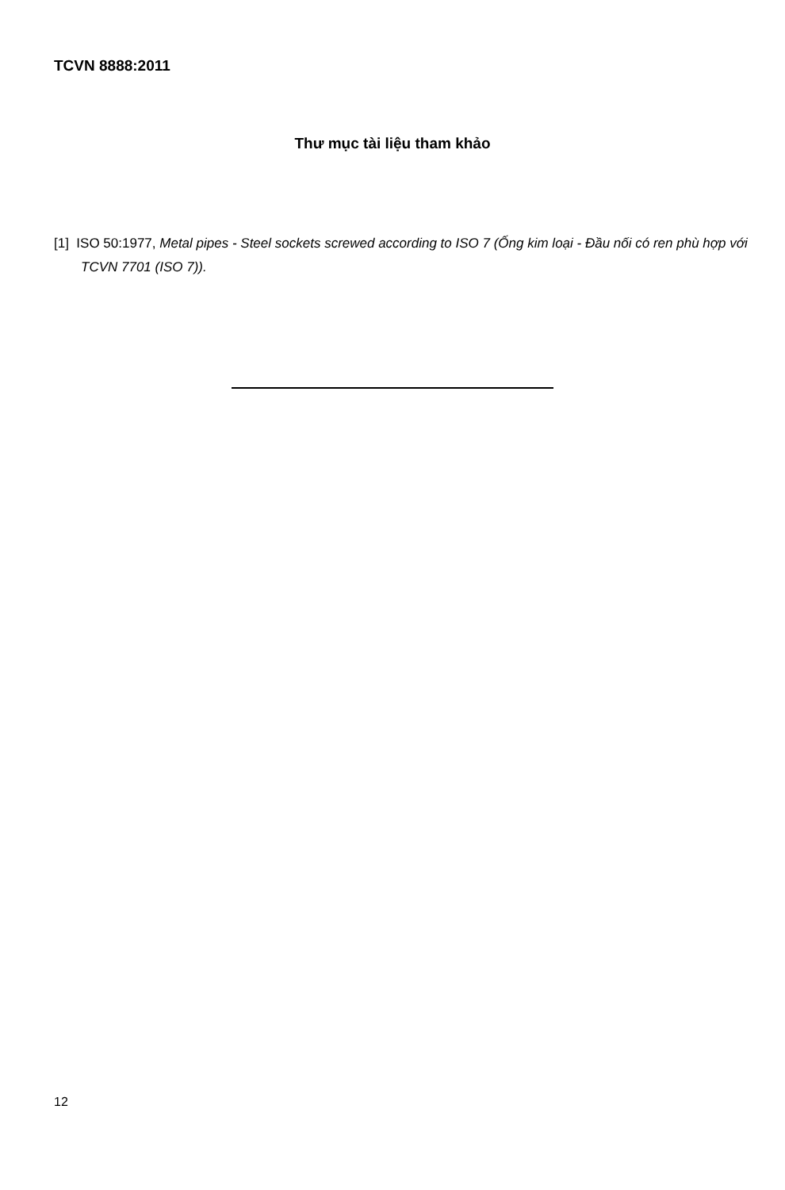TCVN 8888:2011
Thư mục tài liệu tham khảo
[1] ISO 50:1977, Metal pipes - Steel sockets screwed according to ISO 7 (Ống kim loại - Đầu nối có ren phù hợp với TCVN 7701 (ISO 7)).
12